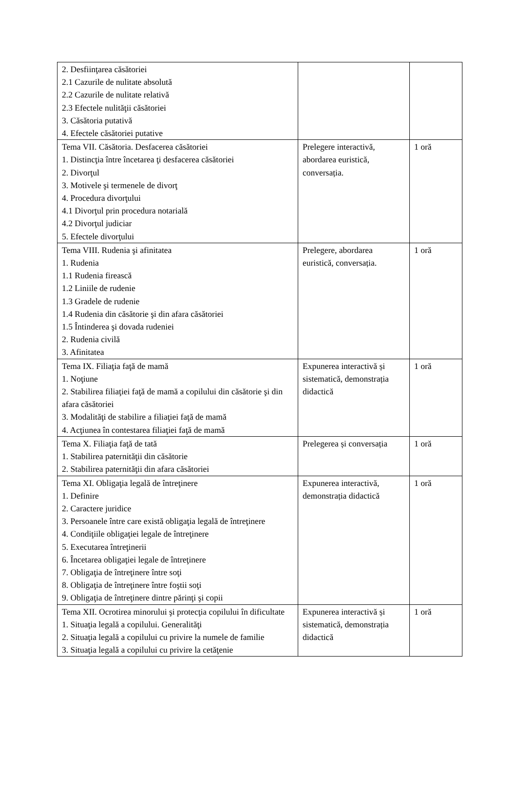| 2. Desfiinţarea căsătoriei 2.1 Cazurile de nulitate absolută 2.2 Cazurile de nulitate relativă 2.3 Efectele nulităţii căsătoriei 3. Căsătoria putativă 4. Efectele căsătoriei putative | | |
| Tema VII. Căsătoria. Desfacerea căsătoriei 1. Distincţia între încetarea ţi desfacerea căsătoriei 2. Divorţul 3. Motivele şi termenele de divorţ 4. Procedura divorţului 4.1 Divorţul prin procedura notarială 4.2 Divorţul judiciar 5. Efectele divorţului | Prelegere interactivă, abordarea euristică, conversația. | 1 oră |
| Tema VIII. Rudenia şi afinitatea 1. Rudenia 1.1 Rudenia firească 1.2 Liniile de rudenie 1.3 Gradele de rudenie 1.4 Rudenia din căsătorie şi din afara căsătoriei 1.5 Întinderea şi dovada rudeniei 2. Rudenia civilă 3. Afinitatea | Prelegere, abordarea euristică, conversația. | 1 oră |
| Tema IX. Filiaţia faţă de mamă 1. Noţiune 2. Stabilirea filiaţiei faţă de mamă a copilului din căsătorie şi din afara căsătoriei 3. Modalităţi de stabilire a filiaţiei faţă de mamă 4. Acţiunea în contestarea filiaţiei faţă de mamă | Expunerea interactivă și sistematică, demonstrația didactică | 1 oră |
| Tema X. Filiaţia faţă de tată 1. Stabilirea paternităţii din căsătorie 2. Stabilirea paternităţii din afara căsătoriei | Prelegerea și conversația | 1 oră |
| Tema XI. Obligaţia legală de întreţinere 1. Definire 2. Caractere juridice 3. Persoanele între care există obligaţia legală de întreţinere 4. Condiţiile obligaţiei legale de întreţinere 5. Executarea întreţinerii 6. Încetarea obligaţiei legale de întreţinere 7. Obligaţia de întreţinere între soţi 8. Obligaţia de întreţinere între foştii soţi 9. Obligaţia de întreţinere dintre părinţi şi copii | Expunerea interactivă, demonstrația didactică | 1 oră |
| Tema XII. Ocrotirea minorului şi protecţia copilului în dificultate 1. Situaţia legală a copilului. Generalităţi 2. Situaţia legală a copilului cu privire la numele de familie 3. Situaţia legală a copilului cu privire la cetăţenie | Expunerea interactivă și sistematică, demonstrația didactică | 1 oră |